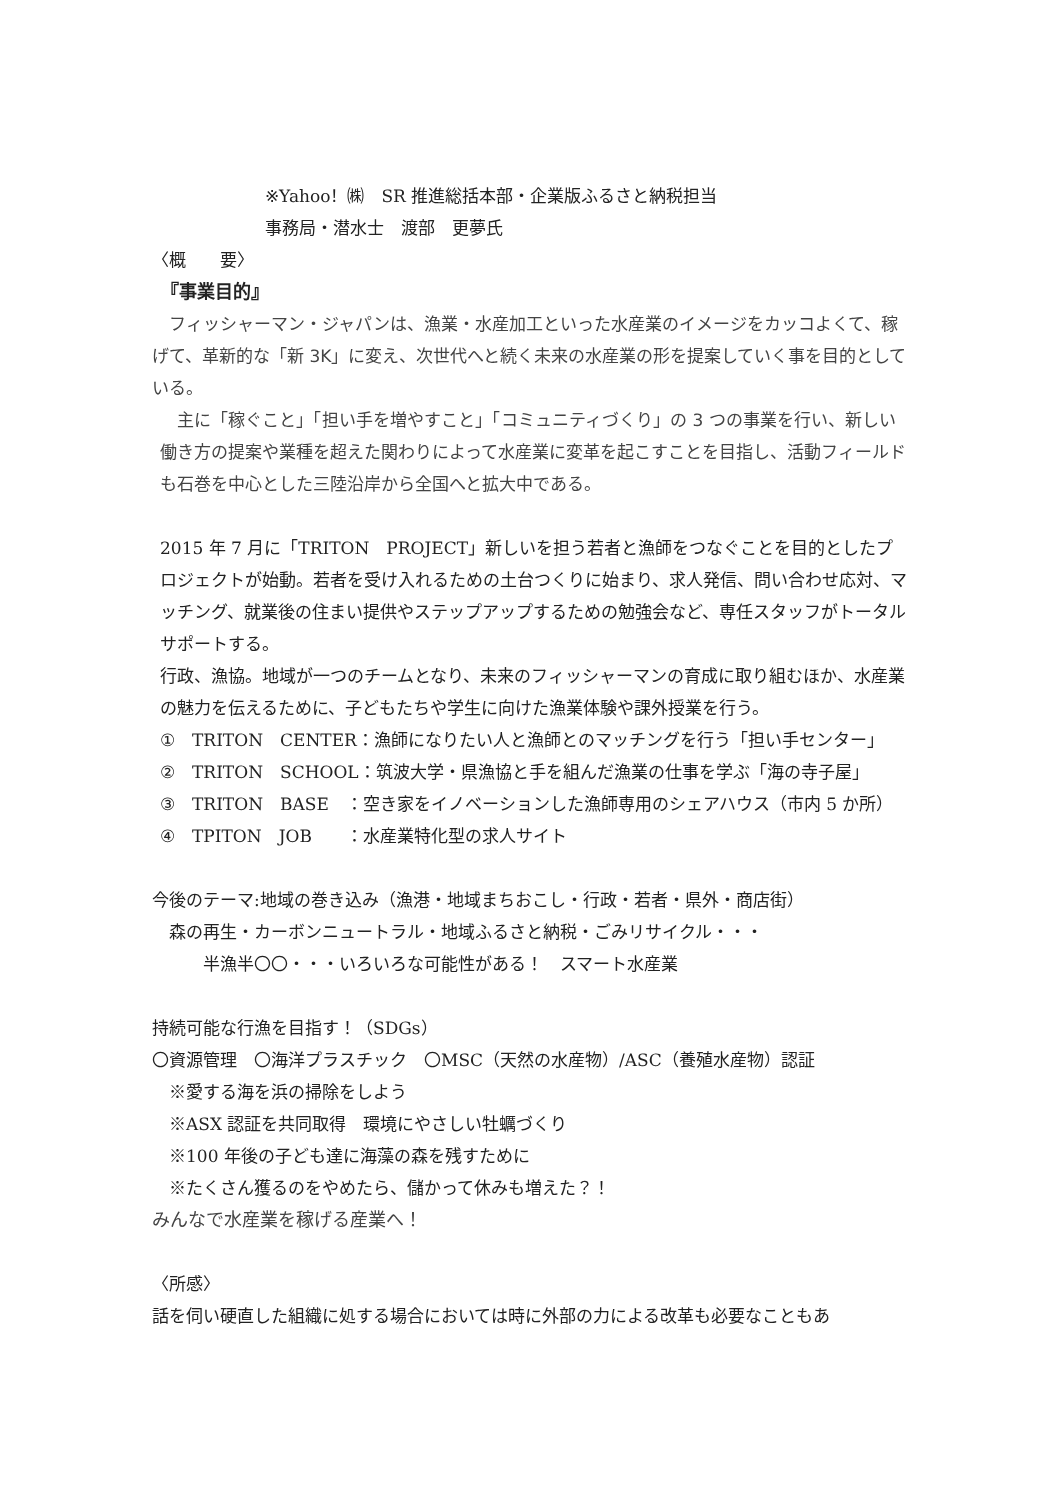※Yahoo！㈱　SR 推進総括本部・企業版ふるさと納税担当
事務局・潜水士　渡部　更夢氏
〈概　　要〉
　『事業目的』
　フィッシャーマン・ジャパンは、漁業・水産加工といった水産業のイメージをカッコよくて、稼げて、革新的な「新 3K」に変え、次世代へと続く未来の水産業の形を提案していく事を目的としている。
　主に「稼ぐこと」「担い手を増やすこと」「コミュニティづくり」の 3 つの事業を行い、新しい働き方の提案や業種を超えた関わりによって水産業に変革を起こすことを目指し、活動フィールドも石巻を中心とした三陸沿岸から全国へと拡大中である。
2015 年 7 月に「TRITON　PROJECT」新しいを担う若者と漁師をつなぐことを目的としたプロジェクトが始動。若者を受け入れるための土台つくりに始まり、求人発信、問い合わせ応対、マッチング、就業後の住まい提供やステップアップするための勉強会など、専任スタッフがトータルサポートする。
行政、漁協。地域が一つのチームとなり、未来のフィッシャーマンの育成に取り組むほか、水産業の魅力を伝えるために、子どもたちや学生に向けた漁業体験や課外授業を行う。
①　TRITON　CENTER：漁師になりたい人と漁師とのマッチングを行う「担い手センター」
②　TRITON　SCHOOL：筑波大学・県漁協と手を組んだ漁業の仕事を学ぶ「海の寺子屋」
③　TRITON　BASE　：空き家をイノベーションした漁師専用のシェアハウス（市内 5 か所）
④　TPITON　JOB　　：水産業特化型の求人サイト
今後のテーマ:地域の巻き込み（漁港・地域まちおこし・行政・若者・県外・商店街）
　森の再生・カーボンニュートラル・地域ふるさと納税・ごみリサイクル・・・
　　　半漁半〇〇・・・いろいろな可能性がある！　スマート水産業
持続可能な行漁を目指す！（SDGs）
〇資源管理　〇海洋プラスチック　〇MSC（天然の水産物）/ASC（養殖水産物）認証
　※愛する海を浜の掃除をしよう
　※ASX 認証を共同取得　環境にやさしい牡蠣づくり
　※100 年後の子ども達に海藻の森を残すために
　※たくさん獲るのをやめたら、儲かって休みも増えた？！
みんなで水産業を稼げる産業へ！
〈所感〉
話を伺い硬直した組織に処する場合においては時に外部の力による改革も必要なこともあ